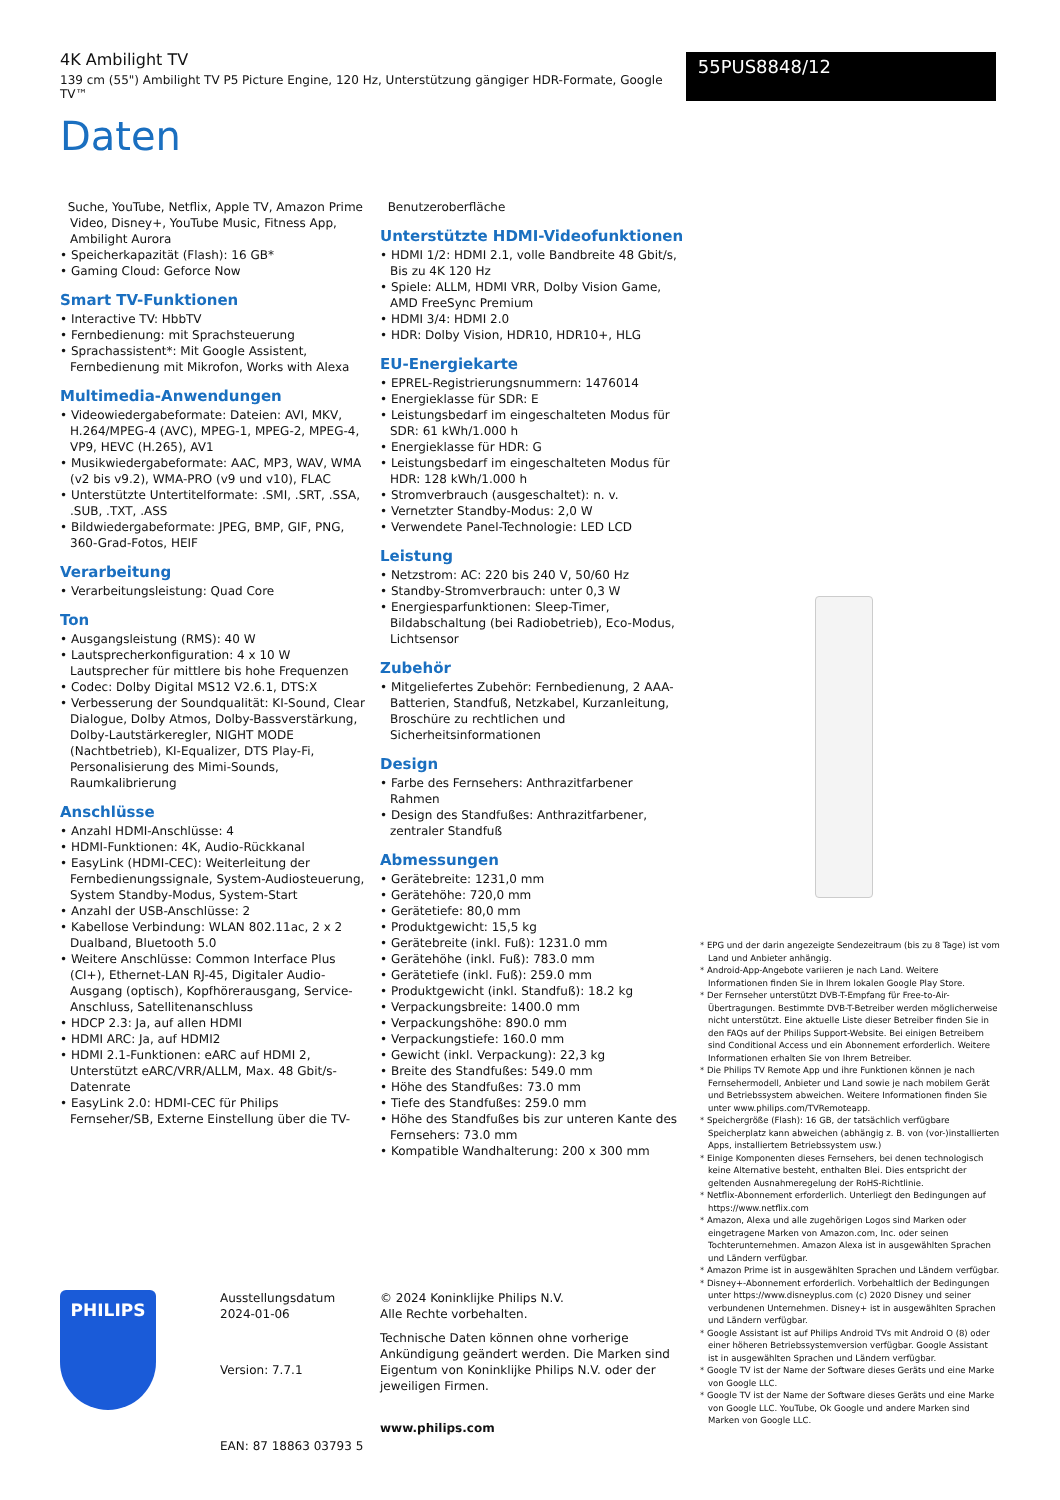4K Ambilight TV
139 cm (55") Ambilight TV P5 Picture Engine, 120 Hz, Unterstützung gängiger HDR-Formate, Google TV™
55PUS8848/12
Daten
Suche, YouTube, Netflix, Apple TV, Amazon Prime Video, Disney+, YouTube Music, Fitness App, Ambilight Aurora
• Speicherkapazität (Flash): 16 GB*
• Gaming Cloud: Geforce Now
Smart TV-Funktionen
• Interactive TV: HbbTV
• Fernbedienung: mit Sprachsteuerung
• Sprachassistent*: Mit Google Assistent, Fernbedienung mit Mikrofon, Works with Alexa
Multimedia-Anwendungen
• Videowiedergabeformate: Dateien: AVI, MKV, H.264/MPEG-4 (AVC), MPEG-1, MPEG-2, MPEG-4, VP9, HEVC (H.265), AV1
• Musikwiedergabeformate: AAC, MP3, WAV, WMA (v2 bis v9.2), WMA-PRO (v9 und v10), FLAC
• Unterstützte Untertitelformate: .SMI, .SRT, .SSA, .SUB, .TXT, .ASS
• Bildwiedergabeformate: JPEG, BMP, GIF, PNG, 360-Grad-Fotos, HEIF
Verarbeitung
• Verarbeitungsleistung: Quad Core
Ton
• Ausgangsleistung (RMS): 40 W
• Lautsprecherkonfiguration: 4 x 10 W Lautsprecher für mittlere bis hohe Frequenzen
• Codec: Dolby Digital MS12 V2.6.1, DTS:X
• Verbesserung der Soundqualität: KI-Sound, Clear Dialogue, Dolby Atmos, Dolby-Bassverstärkung, Dolby-Lautstärkeregler, NIGHT MODE (Nachtbetrieb), KI-Equalizer, DTS Play-Fi, Personalisierung des Mimi-Sounds, Raumkalibrierung
Anschlüsse
• Anzahl HDMI-Anschlüsse: 4
• HDMI-Funktionen: 4K, Audio-Rückkanal
• EasyLink (HDMI-CEC): Weiterleitung der Fernbedienungssignale, System-Audiosteuerung, System Standby-Modus, System-Start
• Anzahl der USB-Anschlüsse: 2
• Kabellose Verbindung: WLAN 802.11ac, 2 x 2 Dualband, Bluetooth 5.0
• Weitere Anschlüsse: Common Interface Plus (CI+), Ethernet-LAN RJ-45, Digitaler Audio-Ausgang (optisch), Kopfhörerausgang, Service-Anschluss, Satellitenanschluss
• HDCP 2.3: Ja, auf allen HDMI
• HDMI ARC: Ja, auf HDMI2
• HDMI 2.1-Funktionen: eARC auf HDMI 2, Unterstützt eARC/VRR/ALLM, Max. 48 Gbit/s-Datenrate
• EasyLink 2.0: HDMI-CEC für Philips Fernseher/SB, Externe Einstellung über die TV-
Benutzeroberfläche
Unterstützte HDMI-Videofunktionen
• HDMI 1/2: HDMI 2.1, volle Bandbreite 48 Gbit/s, Bis zu 4K 120 Hz
• Spiele: ALLM, HDMI VRR, Dolby Vision Game, AMD FreeSync Premium
• HDMI 3/4: HDMI 2.0
• HDR: Dolby Vision, HDR10, HDR10+, HLG
EU-Energiekarte
• EPREL-Registrierungsnummern: 1476014
• Energieklasse für SDR: E
• Leistungsbedarf im eingeschalteten Modus für SDR: 61 kWh/1.000 h
• Energieklasse für HDR: G
• Leistungsbedarf im eingeschalteten Modus für HDR: 128 kWh/1.000 h
• Stromverbrauch (ausgeschaltet): n. v.
• Vernetzter Standby-Modus: 2,0 W
• Verwendete Panel-Technologie: LED LCD
Leistung
• Netzstrom: AC: 220 bis 240 V, 50/60 Hz
• Standby-Stromverbrauch: unter 0,3 W
• Energiesparfunktionen: Sleep-Timer, Bildabschaltung (bei Radiobetrieb), Eco-Modus, Lichtsensor
Zubehör
• Mitgeliefertes Zubehör: Fernbedienung, 2 AAA-Batterien, Standfuß, Netzkabel, Kurzanleitung, Broschüre zu rechtlichen und Sicherheitsinformationen
Design
• Farbe des Fernsehers: Anthrazitfarbener Rahmen
• Design des Standfußes: Anthrazitfarbener, zentraler Standfuß
Abmessungen
• Gerätebreite: 1231,0 mm
• Gerätehöhe: 720,0 mm
• Gerätetiefe: 80,0 mm
• Produktgewicht: 15,5 kg
• Gerätebreite (inkl. Fuß): 1231.0 mm
• Gerätehöhe (inkl. Fuß): 783.0 mm
• Gerätetiefe (inkl. Fuß): 259.0 mm
• Produktgewicht (inkl. Standfuß): 18.2 kg
• Verpackungsbreite: 1400.0 mm
• Verpackungshöhe: 890.0 mm
• Verpackungstiefe: 160.0 mm
• Gewicht (inkl. Verpackung): 22,3 kg
• Breite des Standfußes: 549.0 mm
• Höhe des Standfußes: 73.0 mm
• Tiefe des Standfußes: 259.0 mm
• Höhe des Standfußes bis zur unteren Kante des Fernsehers: 73.0 mm
• Kompatible Wandhalterung: 200 x 300 mm
* EPG und der darin angezeigte Sendezeitraum (bis zu 8 Tage) ist vom Land und Anbieter anhängig.
* Android-App-Angebote variieren je nach Land. Weitere Informationen finden Sie in Ihrem lokalen Google Play Store.
* Der Fernseher unterstützt DVB-T-Empfang für Free-to-Air-Übertragungen. Bestimmte DVB-T-Betreiber werden möglicherweise nicht unterstützt. Eine aktuelle Liste dieser Betreiber finden Sie in den FAQs auf der Philips Support-Website. Bei einigen Betreibern sind Conditional Access und ein Abonnement erforderlich. Weitere Informationen erhalten Sie von Ihrem Betreiber.
* Die Philips TV Remote App und ihre Funktionen können je nach Fernsehermodell, Anbieter und Land sowie je nach mobilem Gerät und Betriebssystem abweichen. Weitere Informationen finden Sie unter www.philips.com/TVRemoteapp.
* Speichergröße (Flash): 16 GB, der tatsächlich verfügbare Speicherplatz kann abweichen (abhängig z. B. von (vor-)installierten Apps, installiertem Betriebssystem usw.)
* Einige Komponenten dieses Fernsehers, bei denen technologisch keine Alternative besteht, enthalten Blei. Dies entspricht der geltenden Ausnahmeregelung der RoHS-Richtlinie.
* Netflix-Abonnement erforderlich. Unterliegt den Bedingungen auf https://www.netflix.com
* Amazon, Alexa und alle zugehörigen Logos sind Marken oder eingetragene Marken von Amazon.com, Inc. oder seinen Tochterunternehmen. Amazon Alexa ist in ausgewählten Sprachen und Ländern verfügbar.
* Amazon Prime ist in ausgewählten Sprachen und Ländern verfügbar.
* Disney+-Abonnement erforderlich. Vorbehaltlich der Bedingungen unter https://www.disneyplus.com (c) 2020 Disney und seiner verbundenen Unternehmen. Disney+ ist in ausgewählten Sprachen und Ländern verfügbar.
* Google Assistant ist auf Philips Android TVs mit Android O (8) oder einer höheren Betriebssystemversion verfügbar. Google Assistant ist in ausgewählten Sprachen und Ländern verfügbar.
* Google TV ist der Name der Software dieses Geräts und eine Marke von Google LLC.
* Google TV ist der Name der Software dieses Geräts und eine Marke von Google LLC. YouTube, Ok Google und andere Marken sind Marken von Google LLC.
PHILIPS
Ausstellungsdatum
2024-01-06
Version: 7.7.1
EAN: 87 18863 03793 5
© 2024 Koninklijke Philips N.V.
Alle Rechte vorbehalten.
Technische Daten können ohne vorherige Ankündigung geändert werden. Die Marken sind Eigentum von Koninklijke Philips N.V. oder der jeweiligen Firmen.
www.philips.com